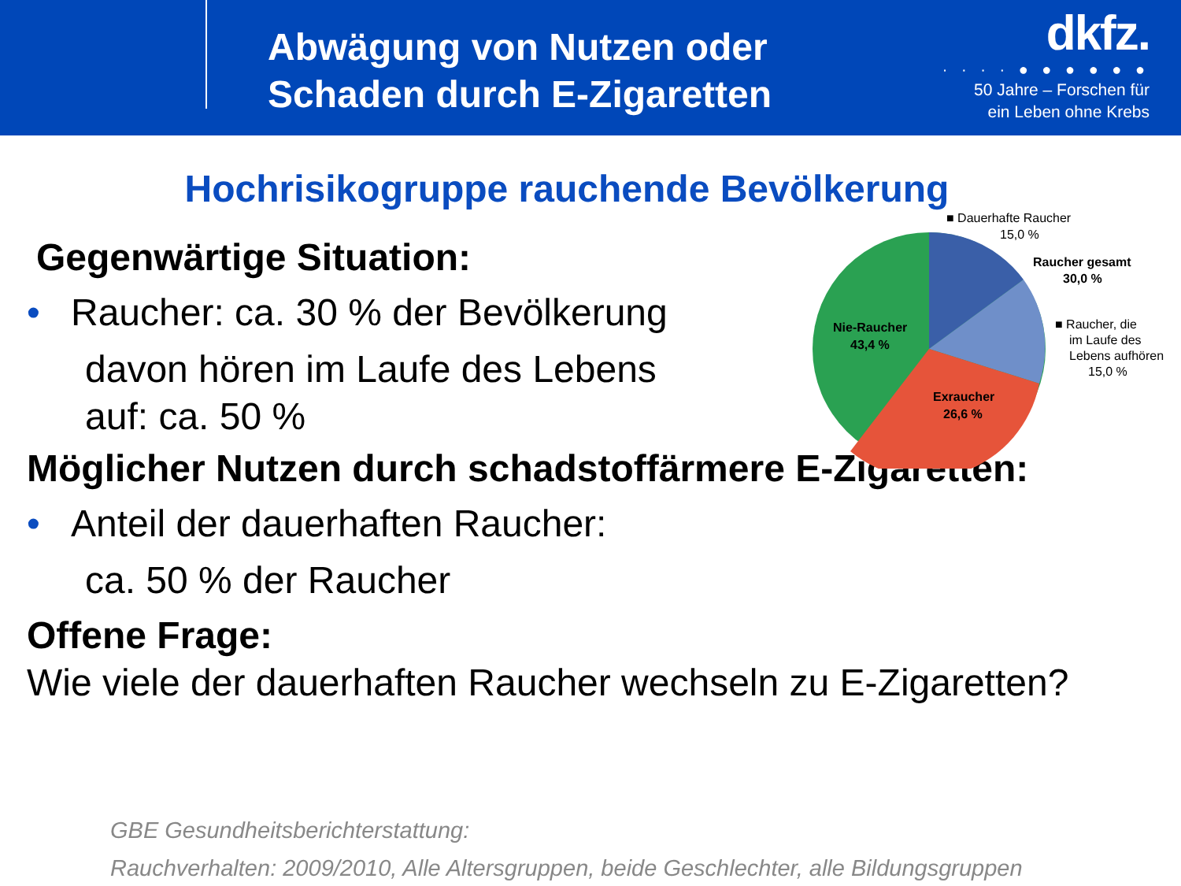Abwägung von Nutzen oder
Schaden durch E-Zigaretten
dkfz.
· · · · ● ● ● ● ● ●
50 Jahre – Forschen für
ein Leben ohne Krebs
Hochrisikogruppe rauchende Bevölkerung
■ Dauerhafte Raucher
15,0 %
Raucher gesamt
30,0 %
■ Raucher, die
im Laufe des
Lebens aufhören
15,0 %
Nie-Raucher
43,4 %
Exraucher
26,6 %
Gegenwärtige Situation:
• Raucher: ca. 30 % der Bevölkerung
davon hören im Laufe des Lebens
auf: ca. 50 %
Möglicher Nutzen durch schadstoffärmere E-Zigaretten:
• Anteil der dauerhaften Raucher:
ca. 50 % der Raucher
Offene Frage:
Wie viele der dauerhaften Raucher wechseln zu E-Zigaretten?
GBE Gesundheitsberichterstattung:
Rauchverhalten: 2009/2010, Alle Altersgruppen, beide Geschlechter, alle Bildungsgruppen